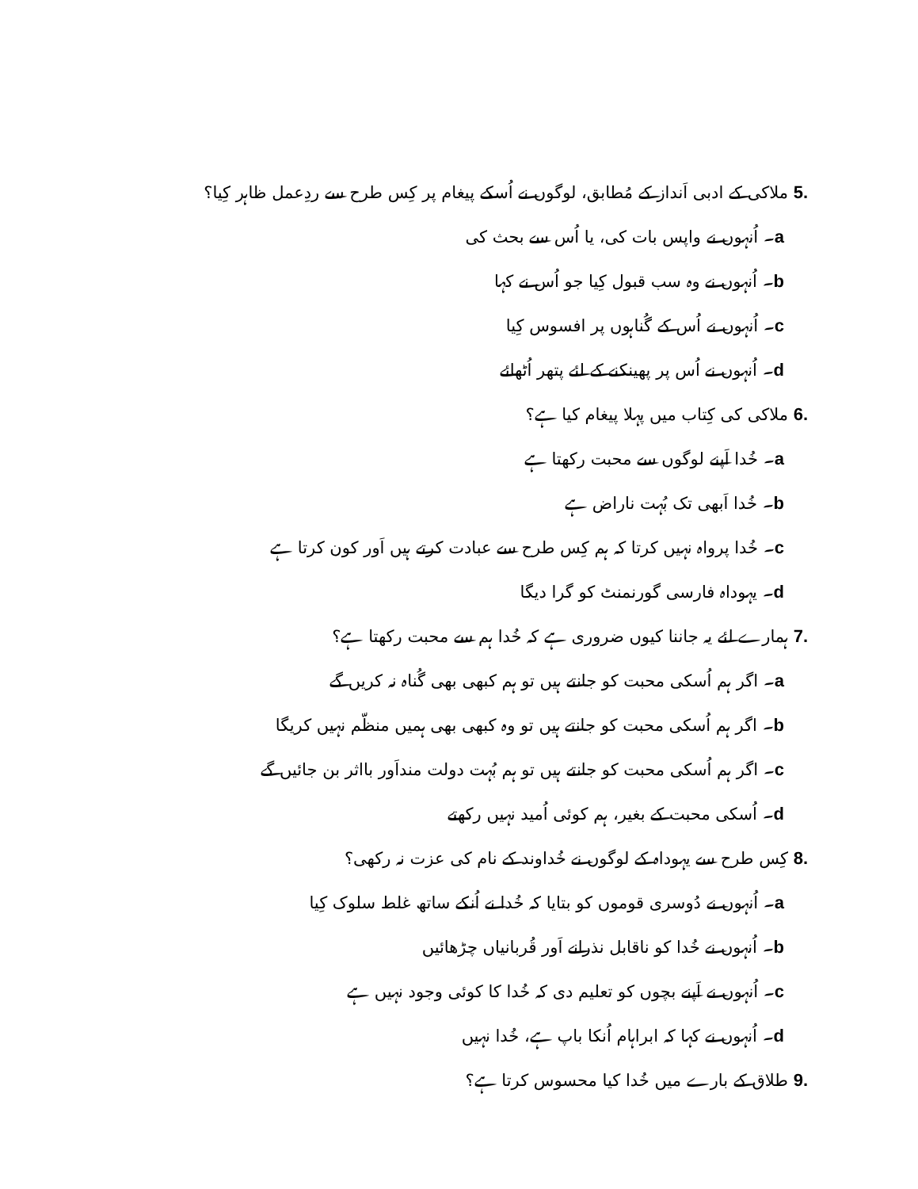.5 ملاکی کے ادبی اَنداز کے مُطابق، لوگوں نے اُسکے پیغام پر کِس طرح سے ردِعمل ظاہر کِیا؟
a۔ اُنہوں نے واپس بات کی، یا اُس سے بحث کی
b۔ اُنہوں نے وہ سب قبول کِیا جو اُس نے کہا
c۔ اُنہوں نے اُس کے گُناہوں پر افسوس کِیا
d۔ اُنہوں نے اُس پر پھینکنے کے لئے پتھر اُٹھائے
.6 ملاکی کی کِتاب میں پہلا پیغام کیا ہے؟
a۔ خُدا اَپنے لوگوں سے محبت رکھتا ہے
b۔ خُدا اَبھی تک بُہت ناراض ہے
c۔ خُدا پرواہ نہیں کرتا کہ ہم کِس طرح سے عبادت کرتے ہیں اَور کون کرتا ہے
d۔ یہوداہ فارسی گورنمنٹ کو گرا دیگا
.7 ہمارے لئے یہ جاننا کیوں ضروری ہے کہ خُدا ہم سے محبت رکھتا ہے؟
a۔ اگر ہم اُسکی محبت کو جانتے ہیں تو ہم کبھی بھی گُناہ نہ کریں گے
b۔ اگر ہم اُسکی محبت کو جانتے ہیں تو وہ کبھی بھی ہمیں منظّم نہیں کریگا
c۔ اگر ہم اُسکی محبت کو جانتے ہیں تو ہم بُہت دولت منداَور بااثر بن جائیں گے
d۔ اُسکی محبت کے بغیر، ہم کوئی اُمید نہیں رکھتے
.8 کِس طرح سے یہوداہ کے لوگوں نے خُداوند کے نام کی عزت نہ رکھی؟
a۔ اُنہوں نے دُوسری قوموں کو بتایا کہ خُدا نے اُنکے ساتھ غلط سلوک کِیا
b۔ اُنہوں نے خُدا کو ناقابل نذرانے اَور قُربانیاں چڑھائیں
c۔ اُنہوں نے اَپنے بچوں کو تعلیم دی کہ خُدا کا کوئی وجود نہیں ہے
d۔ اُنہوں نے کہا کہ ابراہام اُنکا باپ ہے، خُدا نہیں
.9 طلاق کے بارے میں خُدا کیا محسوس کرتا ہے؟